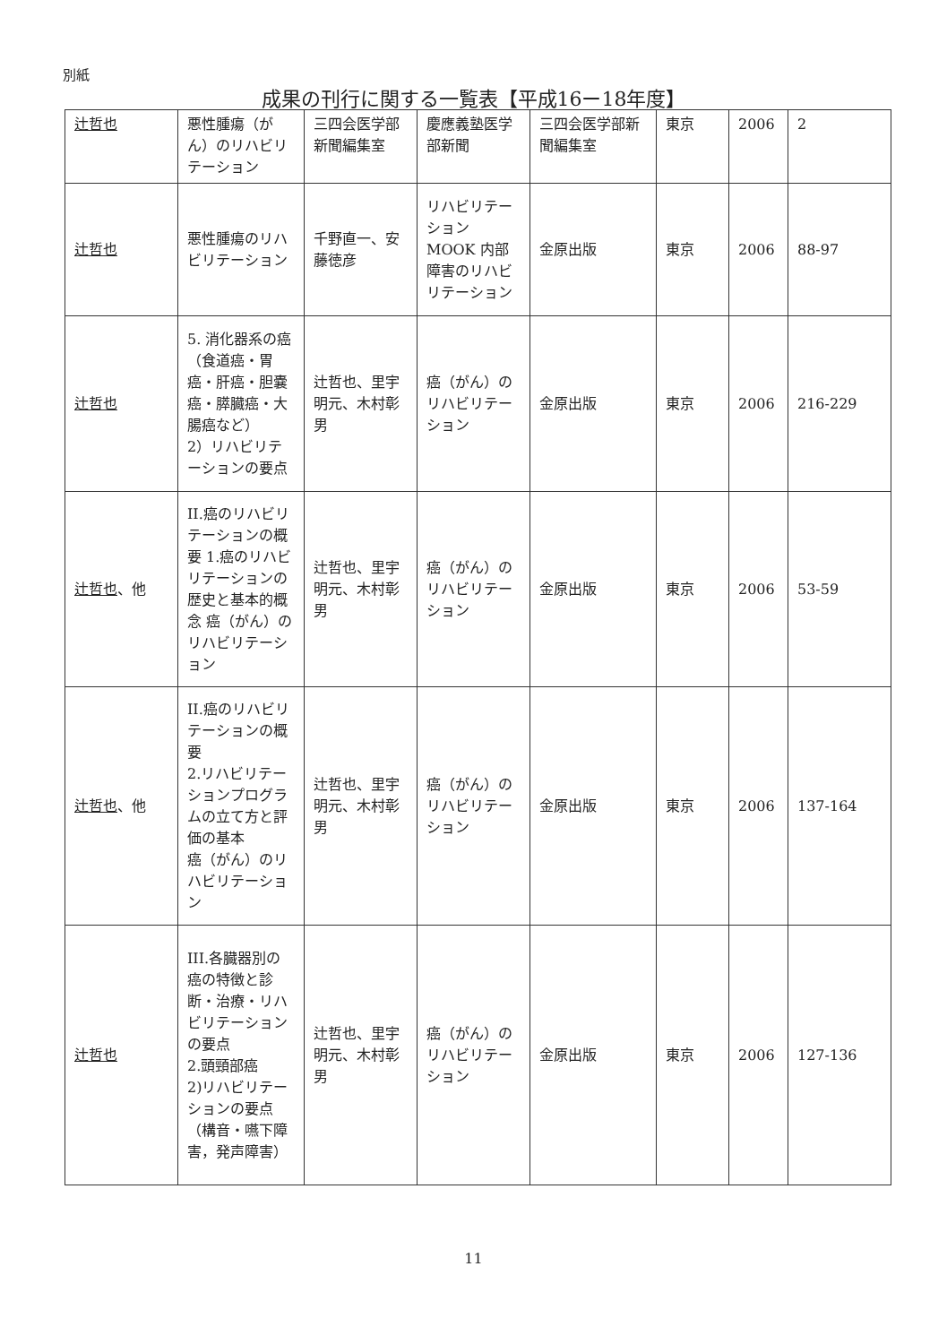別紙
成果の刊行に関する一覧表【平成16ー18年度】
| 辻哲也 | 悪性腫瘍（がん）のリハビリテーション | 三四会医学部新聞編集室 | 慶應義塾医学部新聞 | 三四会医学部新聞編集室 | 東京 | 2006 | 2 |
| 辻哲也 | 悪性腫瘍のリハビリテーション | 千野直一、安藤徳彦 | リハビリテーション MOOK 内部障害のリハビリテーション | 金原出版 | 東京 | 2006 | 88-97 |
| 辻哲也 | 5. 消化器系の癌（食道癌・胃癌・肝癌・胆嚢癌・膵臓癌・大腸癌など） 2）リハビリテーションの要点 | 辻哲也、里宇明元、木村彰男 | 癌（がん）のリハビリテーション | 金原出版 | 東京 | 2006 | 216-229 |
| 辻哲也 、他 | II.癌のリハビリテーションの概要 1.癌のリハビリテーションの歴史と基本的概念 癌（がん）のリハビリテーション | 辻哲也、里宇明元、木村彰男 | 癌（がん）のリハビリテーション | 金原出版 | 東京 | 2006 | 53-59 |
| 辻哲也 、他 | II.癌のリハビリテーションの概要 2.リハビリテーションプログラムの立て方と評価の基本 癌（がん）のリハビリテーション | 辻哲也、里宇明元、木村彰男 | 癌（がん）のリハビリテーション | 金原出版 | 東京 | 2006 | 137-164 |
| 辻哲也 | III.各臓器別の癌の特徴と診断・治療・リハビリテーションの要点 2.頭頸部癌 2)リハビリテーションの要点（構音・嚥下障害，発声障害） | 辻哲也、里宇明元、木村彰男 | 癌（がん）のリハビリテーション | 金原出版 | 東京 | 2006 | 127-136 |
11